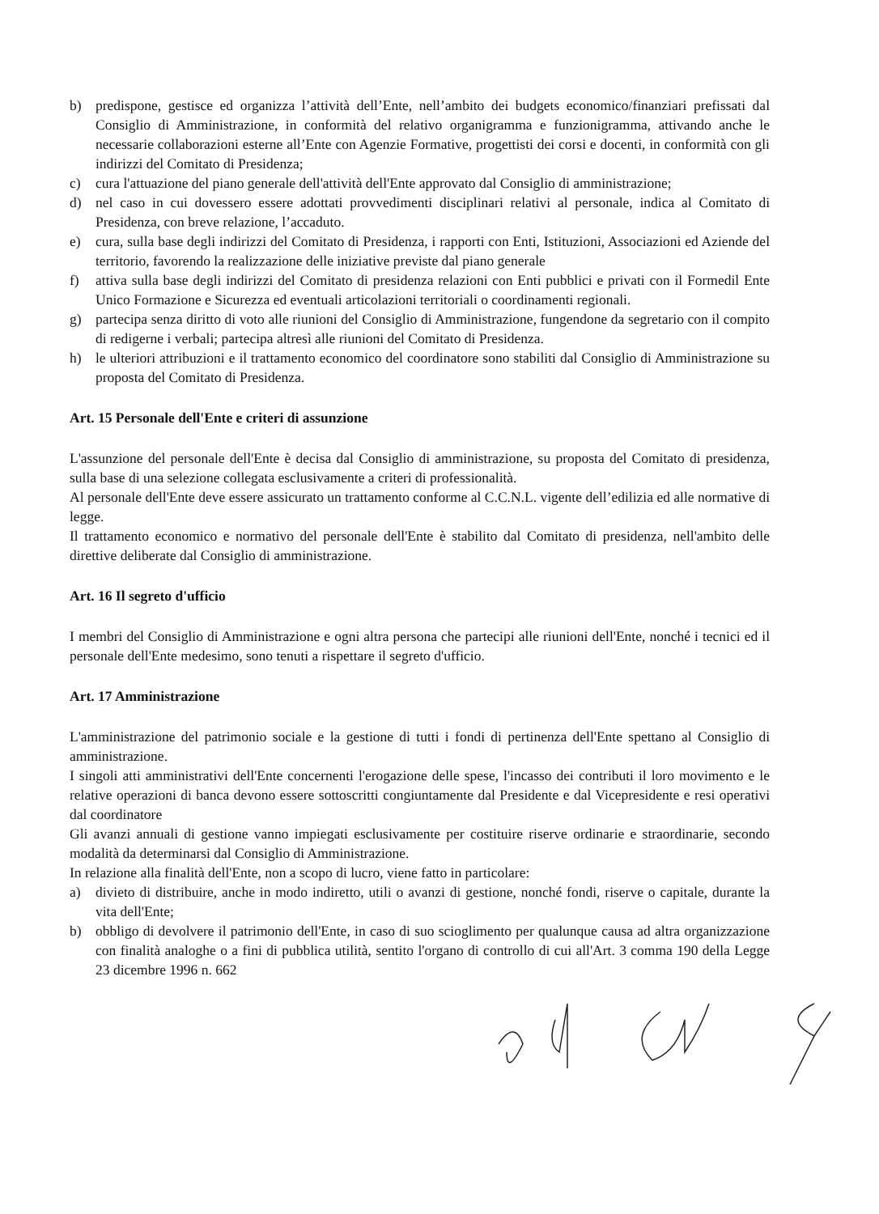b) predispone, gestisce ed organizza l’attività dell’Ente, nell’ambito dei budgets economico/finanziari prefissati dal Consiglio di Amministrazione, in conformità del relativo organigramma e funzionigramma, attivando anche le necessarie collaborazioni esterne all’Ente con Agenzie Formative, progettisti dei corsi e docenti, in conformità con gli indirizzi del Comitato di Presidenza;
c) cura l'attuazione del piano generale dell'attività dell'Ente approvato dal Consiglio di amministrazione;
d) nel caso in cui dovessero essere adottati provvedimenti disciplinari relativi al personale, indica al Comitato di Presidenza, con breve relazione, l’accaduto.
e) cura, sulla base degli indirizzi del Comitato di Presidenza, i rapporti con Enti, Istituzioni, Associazioni ed Aziende del territorio, favorendo la realizzazione delle iniziative previste dal piano generale
f) attiva sulla base degli indirizzi del Comitato di presidenza relazioni con Enti pubblici e privati con il Formedil Ente Unico Formazione e Sicurezza ed eventuali articolazioni territoriali o coordinamenti regionali.
g) partecipa senza diritto di voto alle riunioni del Consiglio di Amministrazione, fungendone da segretario con il compito di redigerne i verbali; partecipa altresì alle riunioni del Comitato di Presidenza.
h) le ulteriori attribuzioni e il trattamento economico del coordinatore sono stabiliti dal Consiglio di Amministrazione su proposta del Comitato di Presidenza.
Art. 15 Personale dell'Ente e criteri di assunzione
L'assunzione del personale dell'Ente è decisa dal Consiglio di amministrazione, su proposta del Comitato di presidenza, sulla base di una selezione collegata esclusivamente a criteri di professionalità.
Al personale dell'Ente deve essere assicurato un trattamento conforme al C.C.N.L. vigente dell’edilizia ed alle normative di legge.
Il trattamento economico e normativo del personale dell'Ente è stabilito dal Comitato di presidenza, nell'ambito delle direttive deliberate dal Consiglio di amministrazione.
Art. 16 Il segreto d'ufficio
I membri del Consiglio di Amministrazione e ogni altra persona che partecipi alle riunioni dell'Ente, nonché i tecnici ed il personale dell'Ente medesimo, sono tenuti a rispettare il segreto d'ufficio.
Art. 17 Amministrazione
L'amministrazione del patrimonio sociale e la gestione di tutti i fondi di pertinenza dell'Ente spettano al Consiglio di amministrazione.
I singoli atti amministrativi dell'Ente concernenti l'erogazione delle spese, l'incasso dei contributi il loro movimento e le relative operazioni di banca devono essere sottoscritti congiuntamente dal Presidente e dal Vicepresidente e resi operativi dal coordinatore
Gli avanzi annuali di gestione vanno impiegati esclusivamente per costituire riserve ordinarie e straordinarie, secondo modalità da determinarsi dal Consiglio di Amministrazione.
In relazione alla finalità dell'Ente, non a scopo di lucro, viene fatto in particolare:
a) divieto di distribuire, anche in modo indiretto, utili o avanzi di gestione, nonché fondi, riserve o capitale, durante la vita dell'Ente;
b) obbligo di devolvere il patrimonio dell'Ente, in caso di suo scioglimento per qualunque causa ad altra organizzazione con finalità analoghe o a fini di pubblica utilità, sentito l'organo di controllo di cui all'Art. 3 comma 190 della Legge 23 dicembre 1996 n. 662